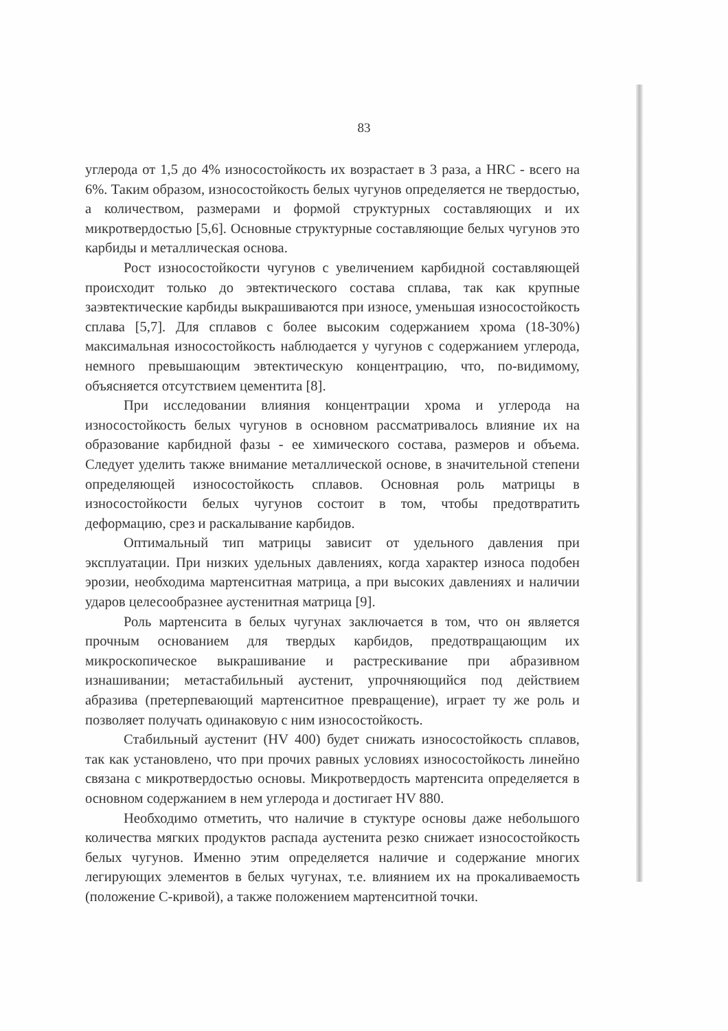83
углерода от 1,5 до 4% износостойкость их возрастает в 3 раза, а HRC - всего на 6%. Таким образом, износостойкость белых чугунов определяется не твердостью, а количеством, размерами и формой структурных составляющих и их микротвердостью [5,6]. Основные структурные составляющие белых чугунов это карбиды и металлическая основа.
Рост износостойкости чугунов с увеличением карбидной составляющей происходит только до эвтектического состава сплава, так как крупные заэвтектические карбиды выкрашиваются при износе, уменьшая износостойкость сплава [5,7]. Для сплавов с более высоким содержанием хрома (18-30%) максимальная износостойкость наблюдается у чугунов с содержанием углерода, немного превышающим эвтектическую концентрацию, что, по-видимому, объясняется отсутствием цементита [8].
При исследовании влияния концентрации хрома и углерода на износостойкость белых чугунов в основном рассматривалось влияние их на образование карбидной фазы - ее химического состава, размеров и объема. Следует уделить также внимание металлической основе, в значительной степени определяющей износостойкость сплавов. Основная роль матрицы в износостойкости белых чугунов состоит в том, чтобы предотвратить деформацию, срез и раскалывание карбидов.
Оптимальный тип матрицы зависит от удельного давления при эксплуатации. При низких удельных давлениях, когда характер износа подобен эрозии, необходима мартенситная матрица, а при высоких давлениях и наличии ударов целесообразнее аустенитная матрица [9].
Роль мартенсита в белых чугунах заключается в том, что он является прочным основанием для твердых карбидов, предотвращающим их микроскопическое выкрашивание и растрескивание при абразивном изнашивании; метастабильный аустенит, упрочняющийся под действием абразива (претерпевающий мартенситное превращение), играет ту же роль и позволяет получать одинаковую с ним износостойкость.
Стабильный аустенит (HV 400) будет снижать износостойкость сплавов, так как установлено, что при прочих равных условиях износостойкость линейно связана с микротвердостью основы. Микротвердость мартенсита определяется в основном содержанием в нем углерода и достигает HV 880.
Необходимо отметить, что наличие в стуктуре основы даже небольшого количества мягких продуктов распада аустенита резко снижает износостойкость белых чугунов. Именно этим определяется наличие и содержание многих легирующих элементов в белых чугунах, т.е. влиянием их на прокаливаемость (положение С-кривой), а также положением мартенситной точки.